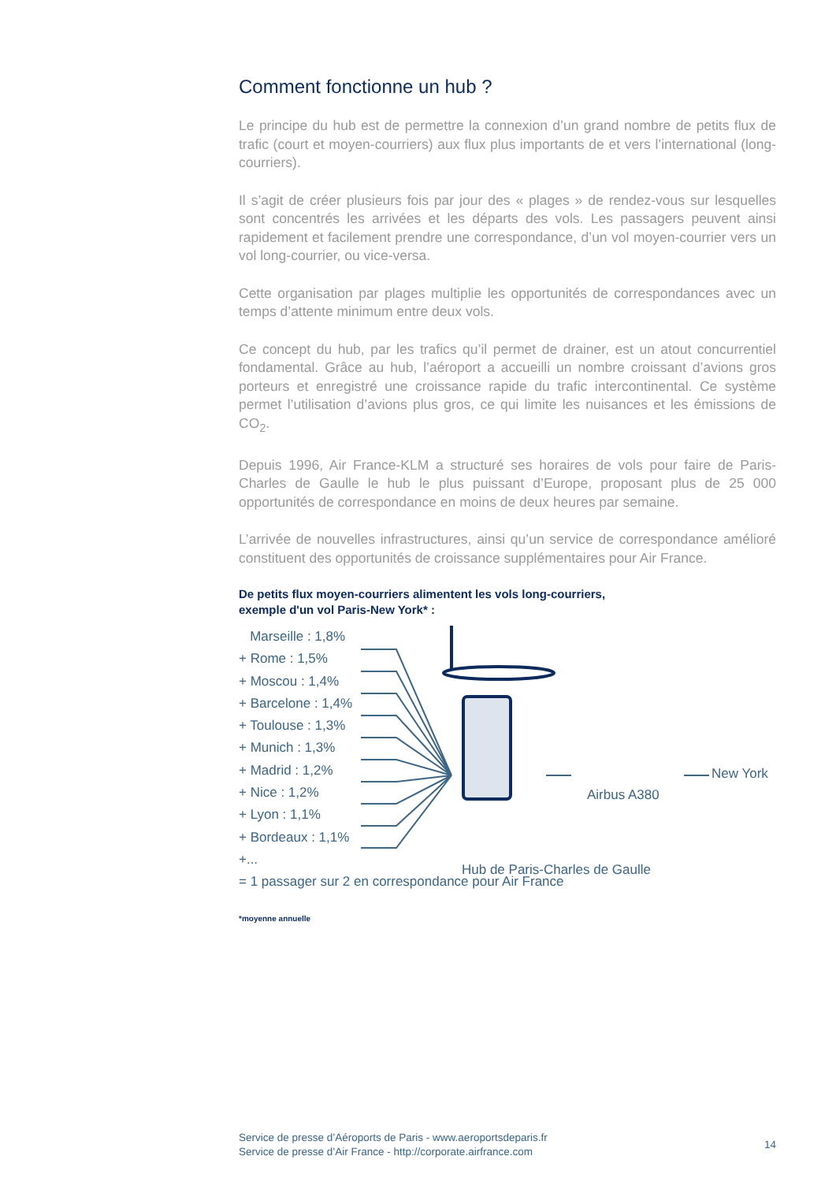Comment fonctionne un hub ?
Le principe du hub est de permettre la connexion d’un grand nombre de petits flux de trafic (court et moyen-courriers) aux flux plus importants de et vers l’international (long-courriers).
Il s’agit de créer plusieurs fois par jour des « plages » de rendez-vous sur lesquelles sont concentrés les arrivées et les départs des vols. Les passagers peuvent ainsi rapidement et facilement prendre une correspondance, d’un vol moyen-courrier vers un vol long-courrier, ou vice-versa.
Cette organisation par plages multiplie les opportunités de correspondances avec un temps d’attente minimum entre deux vols.
Ce concept du hub, par les trafics qu’il permet de drainer, est un atout concurrentiel fondamental. Grâce au hub, l’aéroport a accueilli un nombre croissant d’avions gros porteurs et enregistré une croissance rapide du trafic intercontinental. Ce système permet l’utilisation d’avions plus gros, ce qui limite les nuisances et les émissions de CO<sub>2</sub>.
Depuis 1996, Air France-KLM a structuré ses horaires de vols pour faire de Paris-Charles de Gaulle le hub le plus puissant d’Europe, proposant plus de 25 000 opportunités de correspondance en moins de deux heures par semaine.
L’arrivée de nouvelles infrastructures, ainsi qu’un service de correspondance amélioré constituent des opportunités de croissance supplémentaires pour Air France.
De petits flux moyen-courriers alimentent les vols long-courriers,
exemple d'un vol Paris-New York* :
Marseille : 1,8%
+ Rome : 1,5%
+ Moscou : 1,4%
+ Barcelone : 1,4%
+ Toulouse : 1,3%
+ Munich : 1,3%
+ Madrid : 1,2%
+ Nice : 1,2%
+ Lyon : 1,1%
+ Bordeaux : 1,1%
+...
= 1 passager sur 2 en correspondance pour Air France
New York
Airbus A380
Hub de Paris-Charles de Gaulle
*moyenne annuelle
Service de presse d’Aéroports de Paris - www.aeroportsdeparis.fr
Service de presse d’Air France - http://corporate.airfrance.com
14